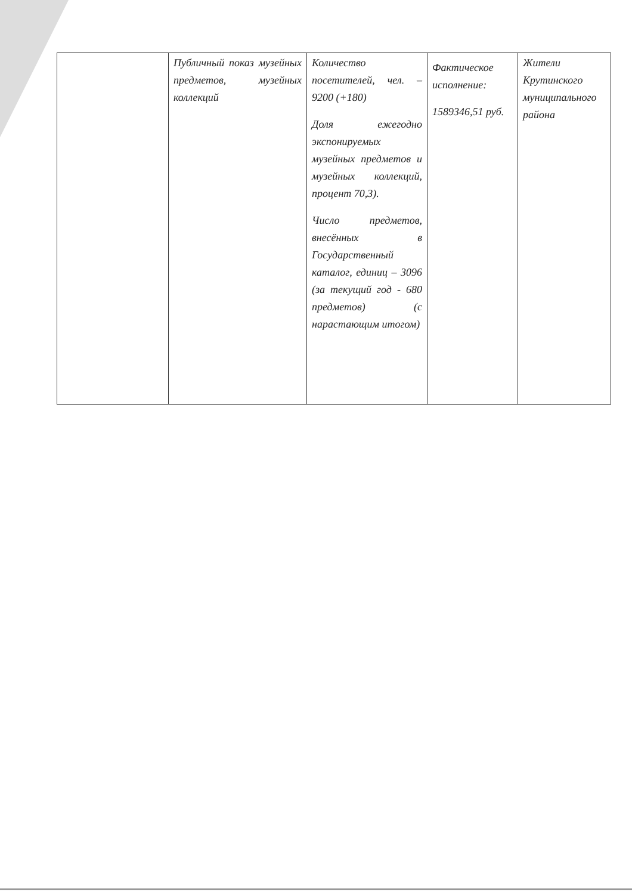| | Публичный показ музейных предметов, музейных коллекций | Количество посетителей, чел. – 9200 (+180) Доля ежегодно экспонируемых музейных предметов и музейных коллекций, процент 70,3). Число предметов, внесённых в Государственный каталог, единиц – 3096 (за текущий год - 680 предметов) (с нарастающим итогом) | Фактическое исполнение: 1589346,51 руб. | Жители Крутинского муниципального района |